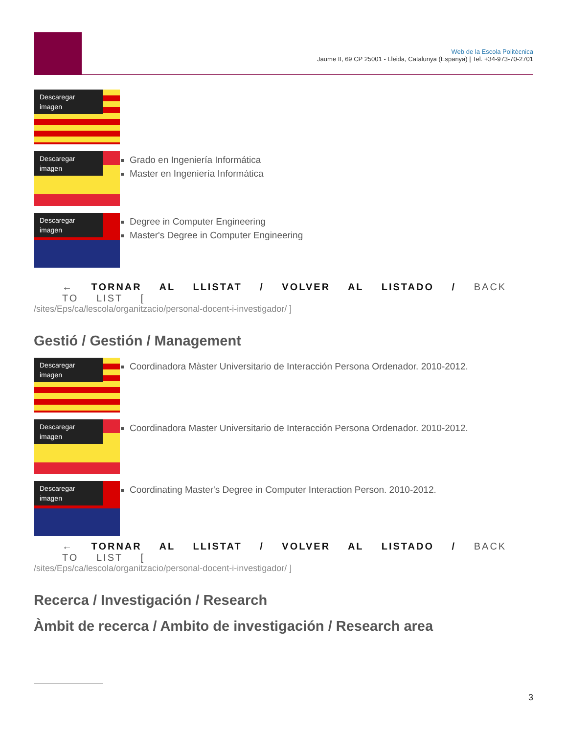Web de la Escola Politècnica
Jaume II, 69 CP 25001 - Lleida, Catalunya (Espanya) | Tel. +34-973-70-2701
Descaregar imagen
Descaregar imagen
Grado en Ingeniería Informática
Master en Ingeniería Informática
Descaregar imagen
Degree in Computer Engineering
Master's Degree in Computer Engineering
← TORNAR AL LLISTAT / VOLVER AL LISTADO / BACK TO LIST [
/sites/Eps/ca/lescola/organitzacio/personal-docent-i-investigador/ ]
Gestió / Gestión / Management
Descaregar imagen
Coordinadora Màster Universitario de Interacción Persona Ordenador. 2010-2012.
Descaregar imagen
Coordinadora Master Universitario de Interacción Persona Ordenador. 2010-2012.
Descaregar imagen
Coordinating Master's Degree in Computer Interaction Person. 2010-2012.
← TORNAR AL LLISTAT / VOLVER AL LISTADO / BACK TO LIST [
/sites/Eps/ca/lescola/organitzacio/personal-docent-i-investigador/ ]
Recerca / Investigación / Research
Àmbit de recerca / Ambito de investigación / Research area
3